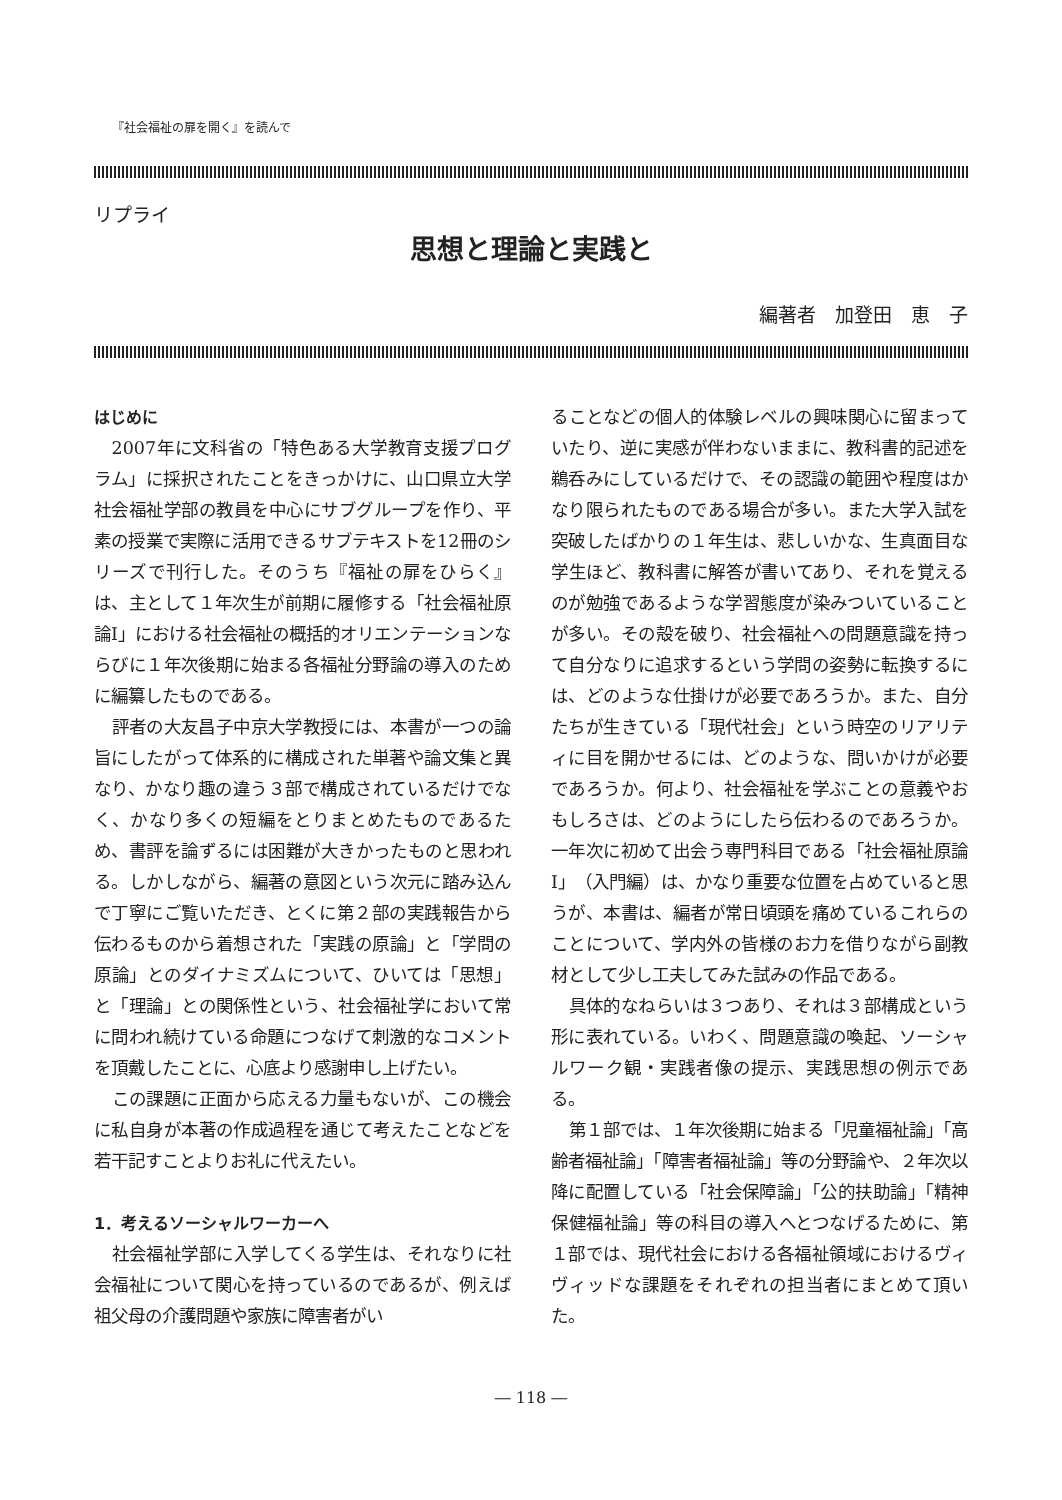『社会福祉の扉を開く』を読んで
リプライ
思想と理論と実践と
編著者　加登田　恵　子
はじめに
2007年に文科省の「特色ある大学教育支援プログラム」に採択されたことをきっかけに、山口県立大学社会福祉学部の教員を中心にサブグループを作り、平素の授業で実際に活用できるサブテキストを12冊のシリーズで刊行した。そのうち『福祉の扉をひらく』は、主として１年次生が前期に履修する「社会福祉原論Ⅰ」における社会福祉の概括的オリエンテーションならびに１年次後期に始まる各福祉分野論の導入のために編纂したものである。
評者の大友昌子中京大学教授には、本書が一つの論旨にしたがって体系的に構成された単著や論文集と異なり、かなり趣の違う３部で構成されているだけでなく、かなり多くの短編をとりまとめたものであるため、書評を論ずるには困難が大きかったものと思われる。しかしながら、編著の意図という次元に踏み込んで丁寧にご覧いただき、とくに第２部の実践報告から伝わるものから着想された「実践の原論」と「学問の原論」とのダイナミズムについて、ひいては「思想」と「理論」との関係性という、社会福祉学において常に問われ続けている命題につなげて刺激的なコメントを頂戴したことに、心底より感謝申し上げたい。
この課題に正面から応える力量もないが、この機会に私自身が本著の作成過程を通じて考えたことなどを若干記すことよりお礼に代えたい。
1．考えるソーシャルワーカーへ
社会福祉学部に入学してくる学生は、それなりに社会福祉について関心を持っているのであるが、例えば祖父母の介護問題や家族に障害者がい
ることなどの個人的体験レベルの興味関心に留まっていたり、逆に実感が伴わないままに、教科書的記述を鵜呑みにしているだけで、その認識の範囲や程度はかなり限られたものである場合が多い。また大学入試を突破したばかりの１年生は、悲しいかな、生真面目な学生ほど、教科書に解答が書いてあり、それを覚えるのが勉強であるような学習態度が染みついていることが多い。その殻を破り、社会福祉への問題意識を持って自分なりに追求するという学問の姿勢に転換するには、どのような仕掛けが必要であろうか。また、自分たちが生きている「現代社会」という時空のリアリティに目を開かせるには、どのような、問いかけが必要であろうか。何より、社会福祉を学ぶことの意義やおもしろさは、どのようにしたら伝わるのであろうか。一年次に初めて出会う専門科目である「社会福祉原論Ⅰ」（入門編）は、かなり重要な位置を占めていると思うが、本書は、編者が常日頃頭を痛めているこれらのことについて、学内外の皆様のお力を借りながら副教材として少し工夫してみた試みの作品である。
具体的なねらいは３つあり、それは３部構成という形に表れている。いわく、問題意識の喚起、ソーシャルワーク観・実践者像の提示、実践思想の例示である。
第１部では、１年次後期に始まる「児童福祉論」「高齢者福祉論」「障害者福祉論」等の分野論や、２年次以降に配置している「社会保障論」「公的扶助論」「精神保健福祉論」等の科目の導入へとつなげるために、第１部では、現代社会における各福祉領域におけるヴィヴィッドな課題をそれぞれの担当者にまとめて頂いた。
― 118 ―